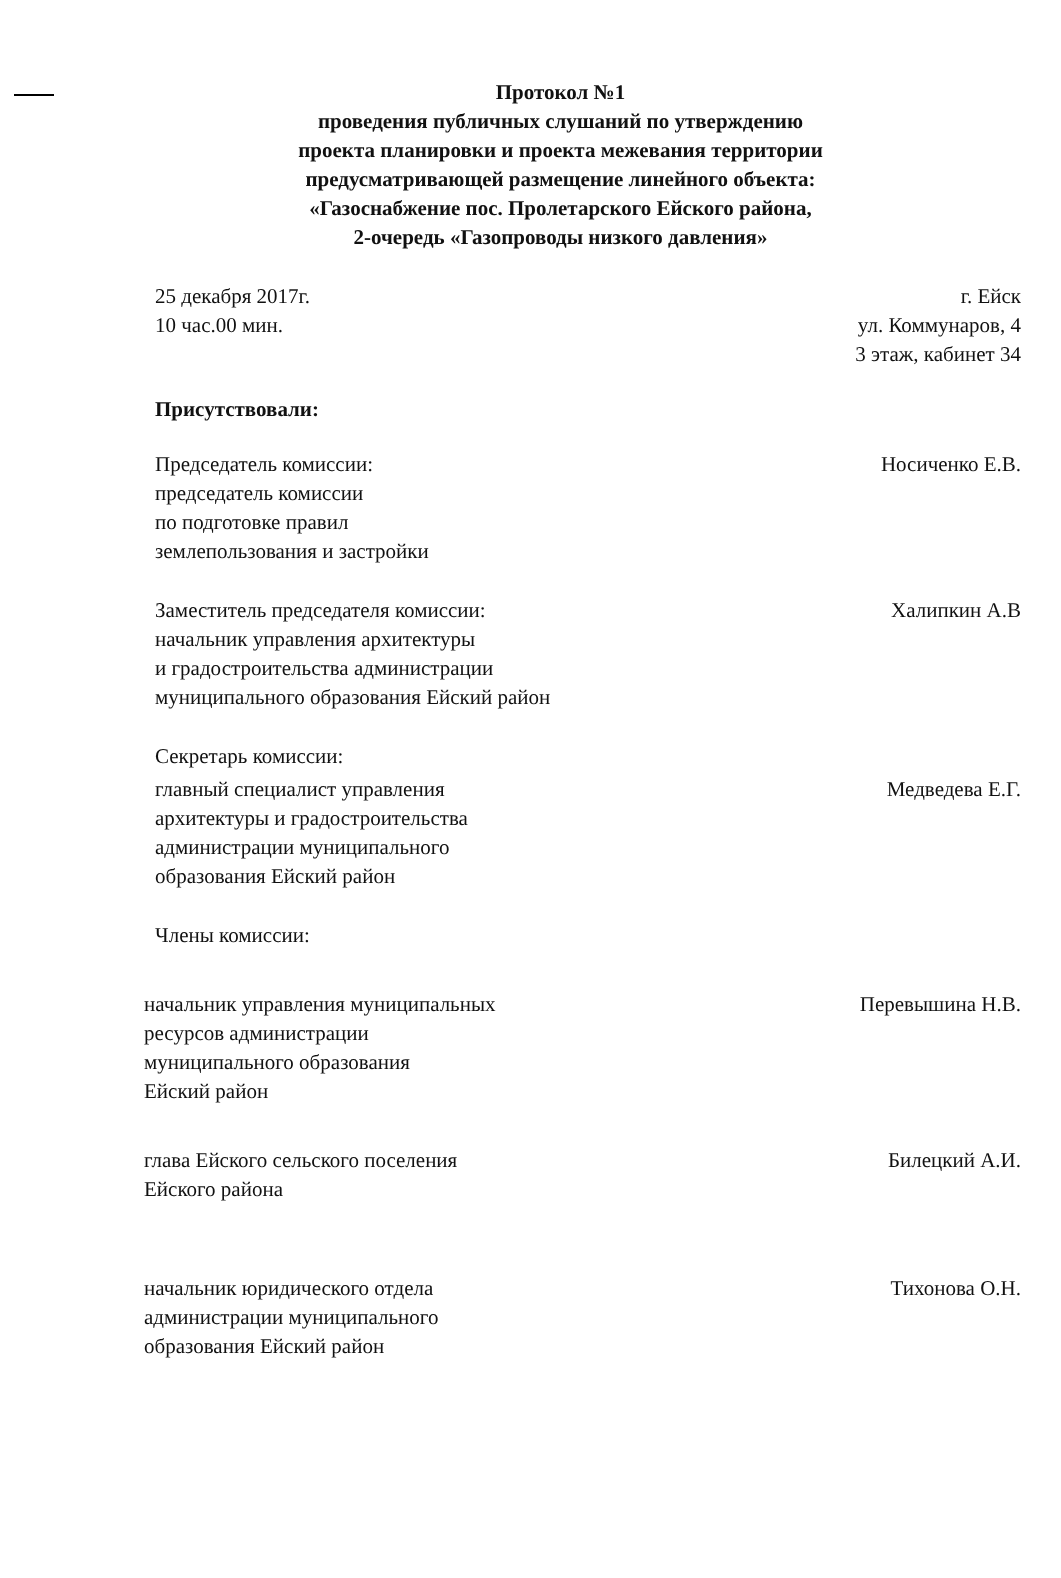Протокол №1
проведения публичных слушаний по утверждению
проекта планировки и проекта межевания территории
предусматривающей размещение линейного объекта:
«Газоснабжение пос. Пролетарского Ейского района,
2-очередь «Газопроводы низкого давления»
25 декабря 2017г.
10 час.00 мин.
г. Ейск
ул. Коммунаров, 4
3 этаж, кабинет 34
Присутствовали:
Председатель комиссии:
председатель комиссии
по подготовке правил
землепользования и застройки
Носиченко Е.В.
Заместитель председателя комиссии:
начальник управления архитектуры
и градостроительства администрации
муниципального образования Ейский район
Халипкин А.В
Секретарь комиссии:
главный специалист управления
архитектуры и градостроительства
администрации муниципального
образования Ейский район
Медведева Е.Г.
Члены комиссии:
начальник управления муниципальных
ресурсов администрации
муниципального образования
Ейский район
Перевышина Н.В.
глава Ейского сельского поселения
Ейского района
Билецкий А.И.
начальник юридического отдела
администрации муниципального
образования Ейский район
Тихонова О.Н.